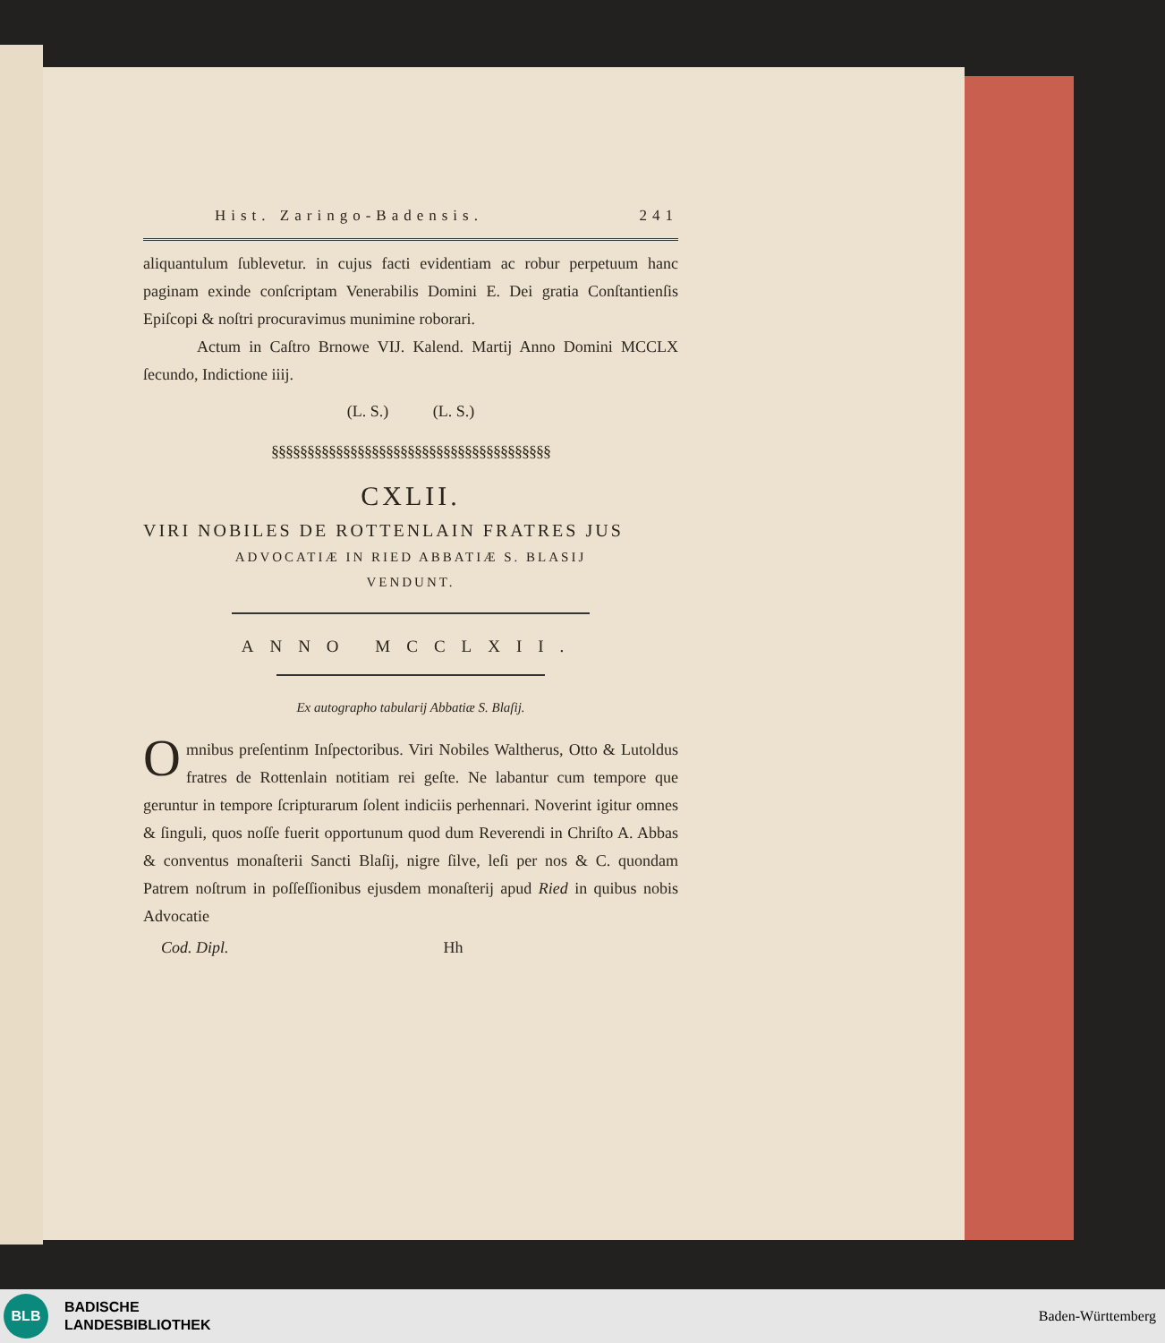Hist. Zaringo-Badensis. 241
aliquantulum ſublevetur. in cujus facti evidentiam ac robur perpetuum hanc paginam exinde conſcriptam Venerabilis Domini E. Dei gratia Conſtantienſis Epiſcopi & noſtri procuravimus munimine roborari.
Actum in Caſtro Brnowe VIJ. Kalend. Martij Anno Domini MCCLX ſecundo, Indictione iiij.
(L. S.) (L. S.)
§§§§§§§§§§§§§§§§§§§§§§§§§§§§§§§§§§§§§§§
CXLII.
VIRI NOBILES DE ROTTENLAIN FRATRES JUS
ADVOCATIÆ IN RIED ABBATIÆ S. BLASIJ
VENDUNT.
ANNO MCCLXII.
Ex autographo tabularij Abbatiæ S. Blaſij.
Omnibus preſentinm Inſpectoribus. Viri Nobiles Waltherus, Otto & Lutoldus fratres de Rottenlain notitiam rei geſte. Ne labantur cum tempore que geruntur in tempore ſcripturarum ſolent indiciis perhennari. Noverint igitur omnes & ſinguli, quos noſſe fuerit opportunum quod dum Reverendi in Chriſto A. Abbas & conventus monaſterii Sancti Blaſij, nigre ſilve, leſi per nos & C. quondam Patrem noſtrum in poſſeſſionibus ejusdem monaſterij apud Ried in quibus nobis Advocatie
Cod. Dipl. Hh
BLB
BADISCHE
LANDESBIBLIOTHEK
Baden-Württemberg